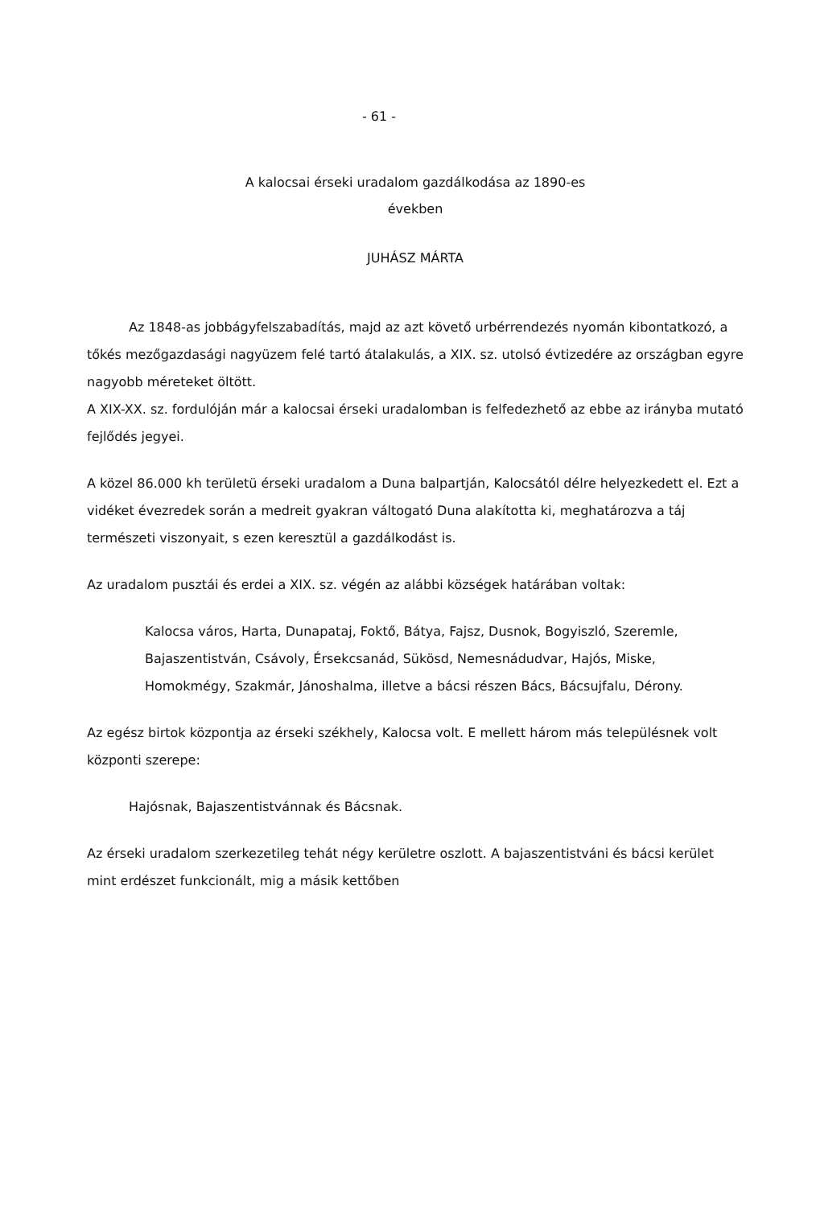- 61 -
A kalocsai érseki uradalom gazdálkodása az 1890-es
években
JUHÁSZ MÁRTA
Az 1848-as jobbágyfelszabadítás, majd az azt követő urbérrendezés nyomán kibontatkozó, a tőkés mezőgazdasági nagyüzem felé tartó átalakulás, a XIX. sz. utolsó évtizedére az országban egyre nagyobb méreteket öltött.
A XIX-XX. sz. fordulóján már a kalocsai érseki uradalomban is felfedezhető az ebbe az irányba mutató fejlődés jegyei.
A közel 86.000 kh területü érseki uradalom a Duna balpartján, Kalocsától délre helyezkedett el. Ezt a vidéket évezredek során a medreit gyakran váltogató Duna alakította ki, meghatározva a táj természeti viszonyait, s ezen keresztül a gazdálkodást is.
Az uradalom pusztái és erdei a XIX. sz. végén az alábbi községek határában voltak:
Kalocsa város, Harta, Dunapataj, Foktő, Bátya, Fajsz, Dusnok, Bogyiszló, Szeremle, Bajaszentistván, Csávoly, Érsekcsanád, Sükösd, Nemesnádudvar, Hajós, Miske, Homokmégy, Szakmár, Jánoshalma, illetve a bácsi részen Bács, Bácsujfalu, Dérony.
Az egész birtok központja az érseki székhely, Kalocsa volt. E mellett három más településnek volt központi szerepe:
Hajósnak, Bajaszentistvánnak és Bácsnak.
Az érseki uradalom szerkezetileg tehát négy kerületre oszlott. A bajaszentistváni és bácsi kerület mint erdészet funkcionált, mig a másik kettőben